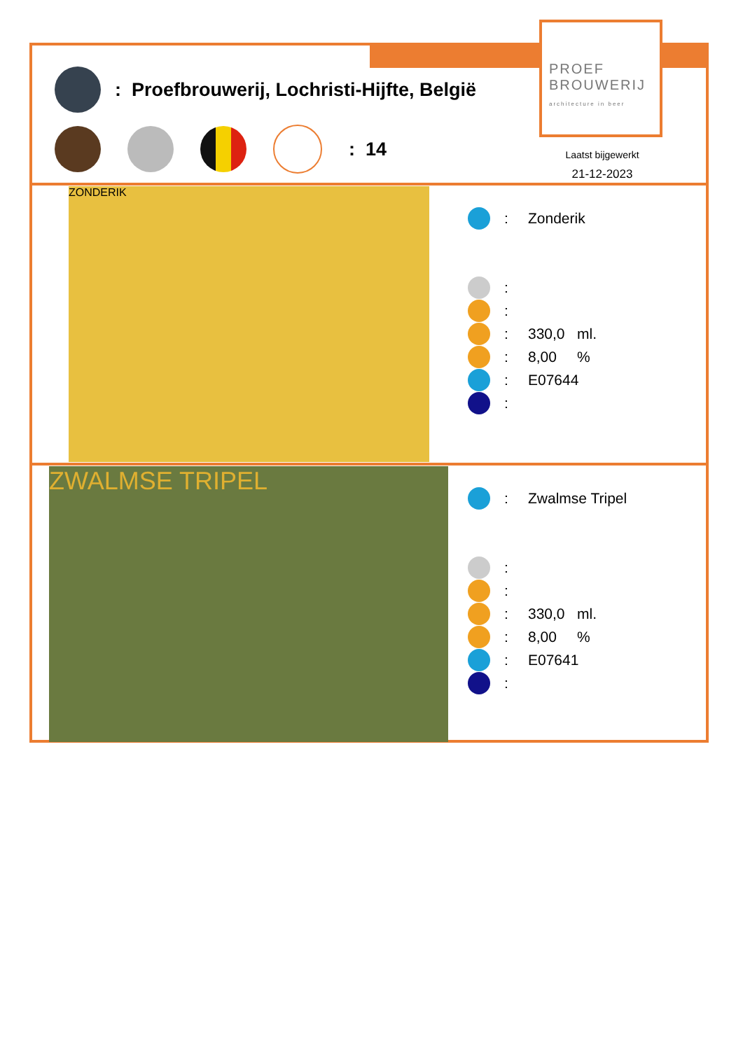PROEF
BROUWERIJ
architecture in beer
: Proefbrouwerij, Lochristi-Hijfte, België
: 14
Laatst bijgewerkt
21-12-2023
ZONDERIK
: Zonderik
:
:
: 330,0 ml.
: 8,00 %
: E07644
:
ZWALMSE TRIPEL
: Zwalmse Tripel
:
:
: 330,0 ml.
: 8,00 %
: E07641
: